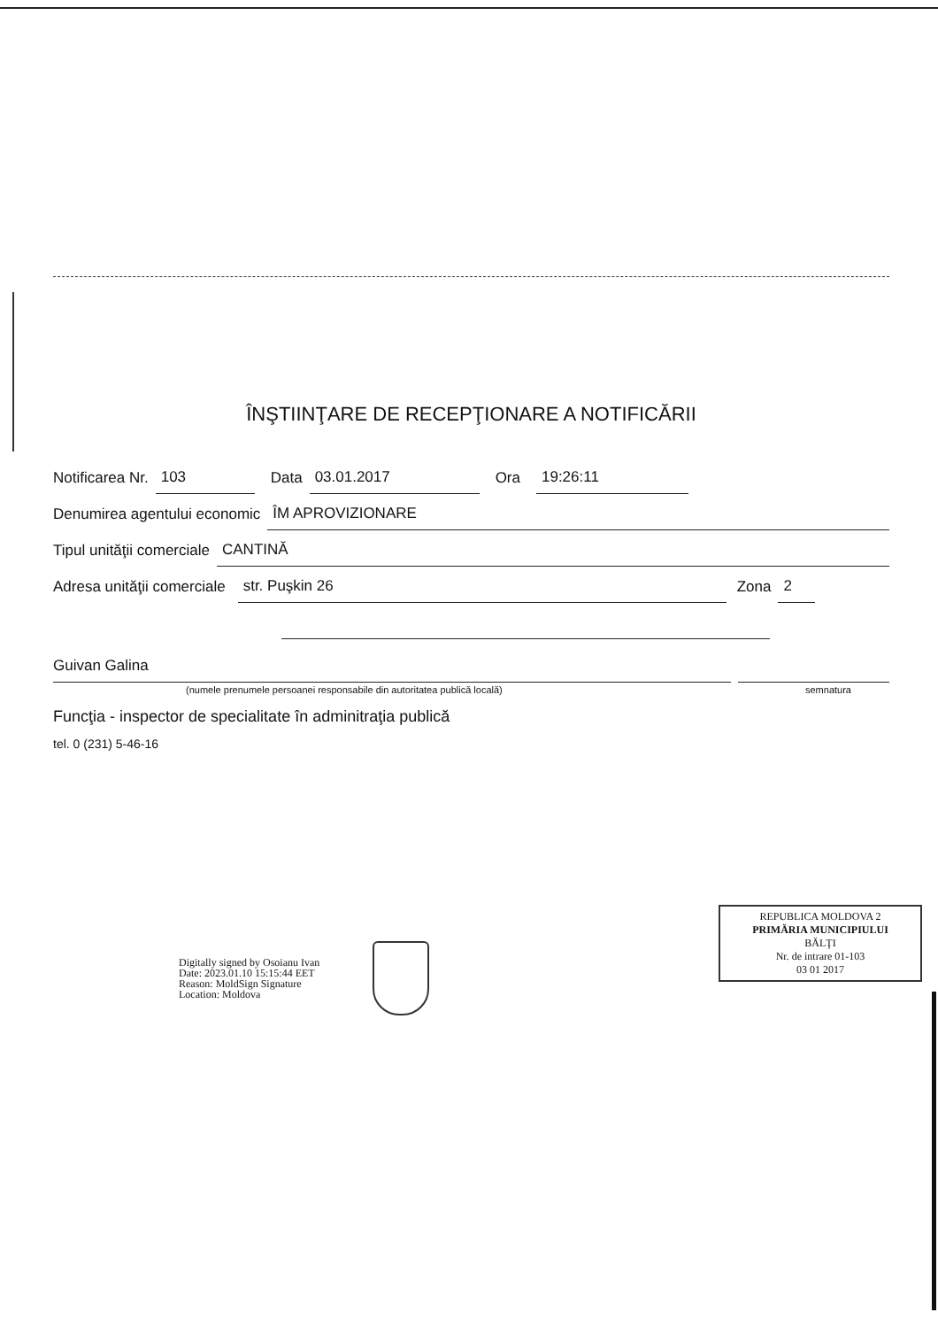ÎNŞTIINŢARE DE RECEPŢIONARE A NOTIFICĂRII
Notificarea Nr. 103 Data 03.01.2017 Ora 19:26:11
Denumirea agentului economic ÎM APROVIZIONARE
Tipul unităţii comerciale CANTINĂ
Adresa unităţii comerciale str. Puşkin 26 Zona 2
Guivan Galina
(numele prenumele persoanei responsabile din autoritatea publică locală) semnatura
Funcţia - inspector de specialitate în adminitraţia publică
tel. 0 (231) 5-46-16
REPUBLICA MOLDOVA 2
PRIMĂRIA MUNICIPIULUI
BĂLŢI
Nr. de intrare 01-103
03 01 2017
Digitally signed by Osoianu Ivan
Date: 2023.01.10 15:15:44 EET
Reason: MoldSign Signature
Location: Moldova